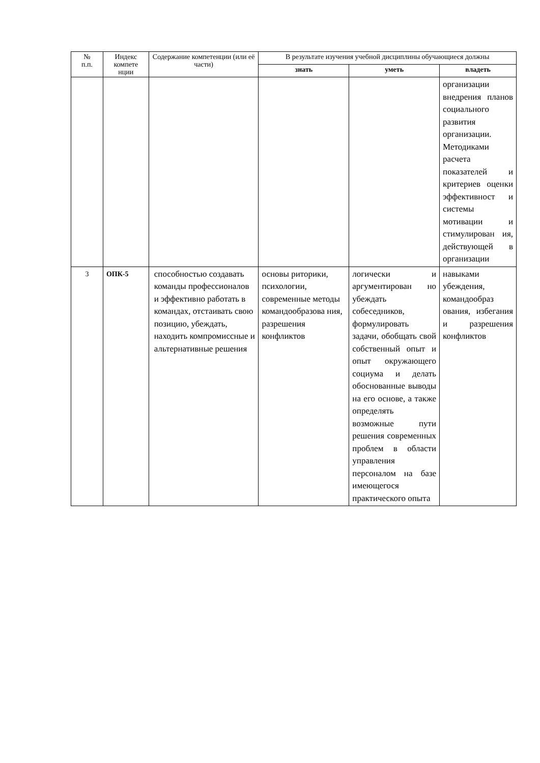| № п.п. | Индекс компете нции | Содержание компетенции (или её части) | В результате изучения учебной дисциплины обучающиеся должны | | |
| --- | --- | --- | --- | --- | --- |
| | | | знать | уметь | владеть |
| | | | | | организации внедрения планов социального развития организации. Методиками расчета показателей и критериев оценки эффективност и системы мотивации и стимулирован ия, действующей в организации |
| 3 | ОПК-5 | способностью создавать команды профессионалов и эффективно работать в командах, отстаивать свою позицию, убеждать, находить компромиссные и альтернативные решения | основы риторики, психологии, современные методы командообразова ния, разрешения конфликтов | логически и аргументирован но убеждать собеседников, формулировать задачи, обобщать свой собственный опыт и опыт окружающего социума и делать обоснованные выводы на его основе, а также определять возможные пути решения современных проблем в области управления персоналом на базе имеющегося практического опыта | навыками убеждения, командообраз ования, избегания и разрешения конфликтов |